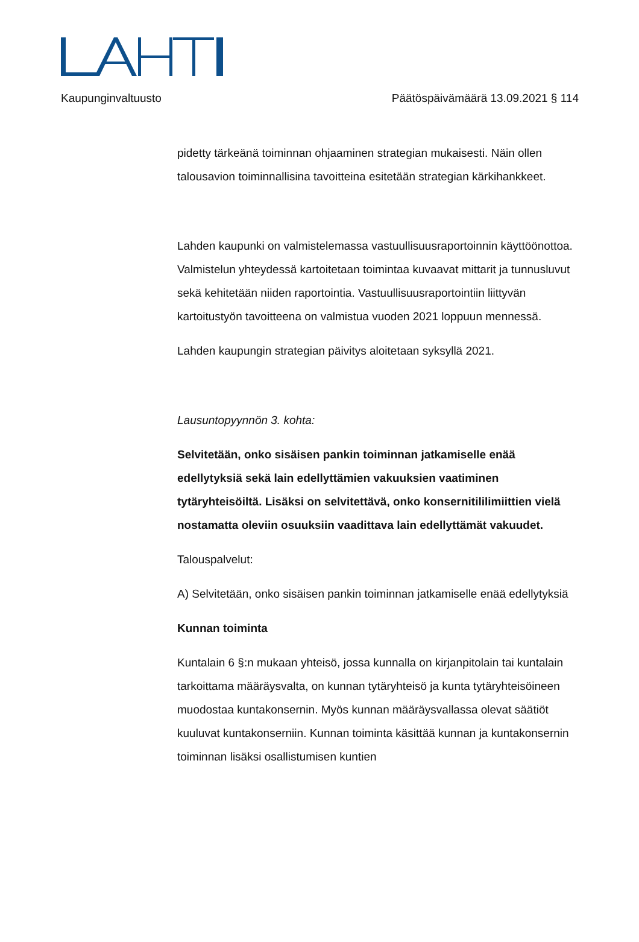Kaupunginvaltuusto Päätöspäivämäärä 13.09.2021 § 114
pidetty tärkeänä toiminnan ohjaaminen strategian mukaisesti. Näin ollen talousavion toiminnallisina tavoitteina esitetään strategian kärkihankkeet.
Lahden kaupunki on valmistelemassa vastuullisuusraportoinnin käyttöönottoa. Valmistelun yhteydessä kartoitetaan toimintaa kuvaavat mittarit ja tunnusluvut sekä kehitetään niiden raportointia. Vastuullisuusraportointiin liittyvän kartoitustyön tavoitteena on valmistua vuoden 2021 loppuun mennessä.
Lahden kaupungin strategian päivitys aloitetaan syksyllä 2021.
Lausuntopyynnön 3. kohta:
Selvitetään, onko sisäisen pankin toiminnan jatkamiselle enää edellytyksiä sekä lain edellyttämien vakuuksien vaatiminen tytäryhteisöiltä. Lisäksi on selvitettävä, onko konsernitililimiittien vielä nostamatta oleviin osuuksiin vaadittava lain edellyttämät vakuudet.
Talouspalvelut:
A) Selvitetään, onko sisäisen pankin toiminnan jatkamiselle enää edellytyksiä
Kunnan toiminta
Kuntalain 6 §:n mukaan yhteisö, jossa kunnalla on kirjanpitolain tai kuntalain tarkoittama määräysvalta, on kunnan tytäryhteisö ja kunta tytäryhteisöineen muodostaa kuntakonsernin. Myös kunnan määräysvallassa olevat säätiöt kuuluvat kuntakonserniin. Kunnan toiminta käsittää kunnan ja kuntakonsernin toiminnan lisäksi osallistumisen kuntien